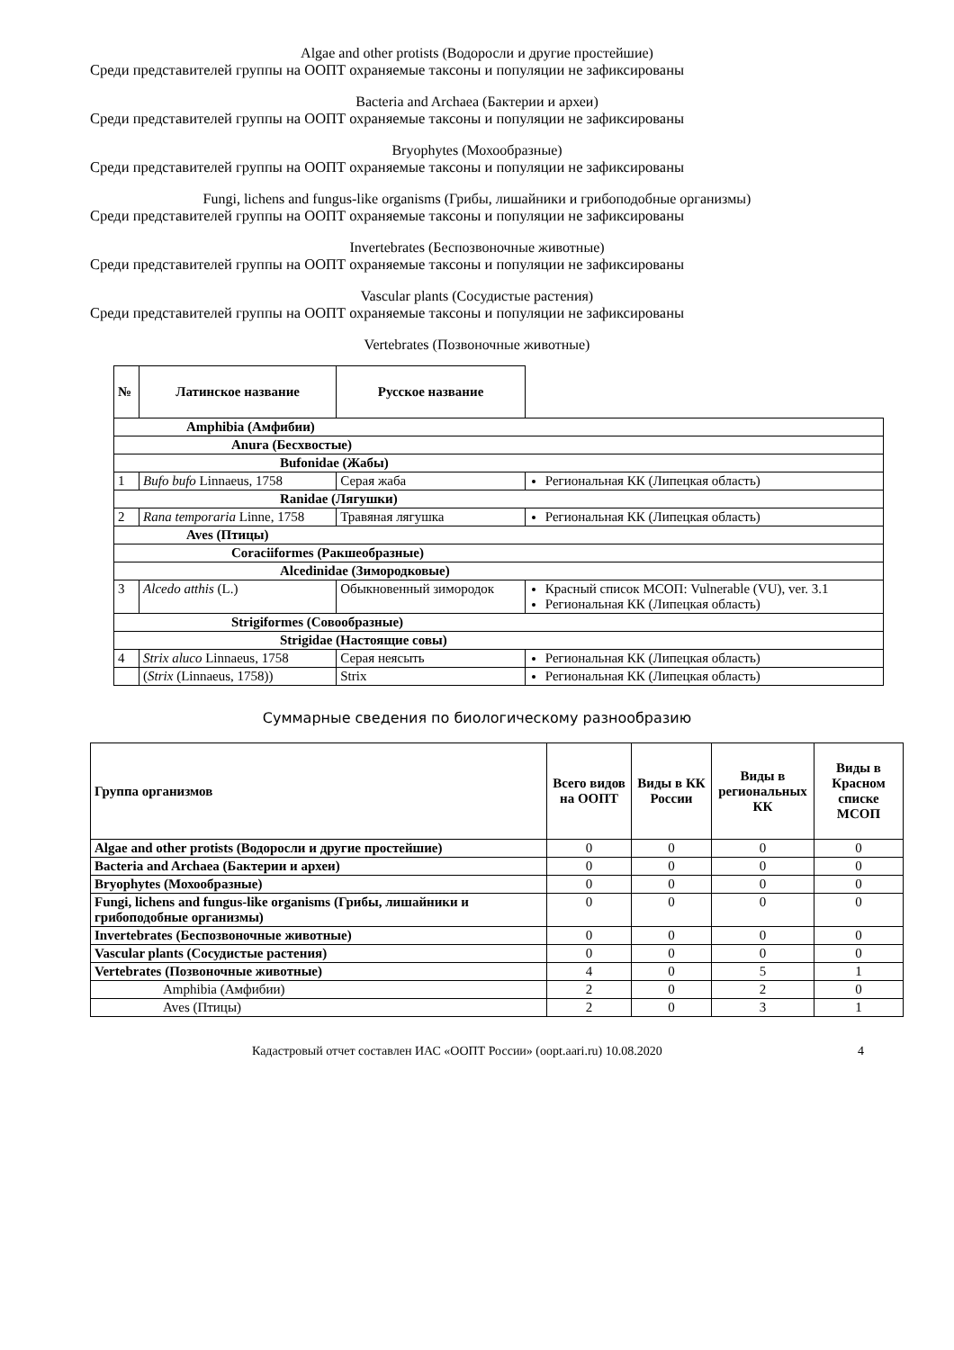Algae and other protists (Водоросли и другие простейшие)
Среди представителей группы на ООПТ охраняемые таксоны и популяции не зафиксированы
Bacteria and Archaea (Бактерии и археи)
Среди представителей группы на ООПТ охраняемые таксоны и популяции не зафиксированы
Bryophytes (Мохообразные)
Среди представителей группы на ООПТ охраняемые таксоны и популяции не зафиксированы
Fungi, lichens and fungus-like organisms (Грибы, лишайники и грибоподобные организмы)
Среди представителей группы на ООПТ охраняемые таксоны и популяции не зафиксированы
Invertebrates (Беспозвоночные животные)
Среди представителей группы на ООПТ охраняемые таксоны и популяции не зафиксированы
Vascular plants (Сосудистые растения)
Среди представителей группы на ООПТ охраняемые таксоны и популяции не зафиксированы
Vertebrates (Позвоночные животные)
| № | Латинское название | Русское название | |
| --- | --- | --- | --- |
| Amphibia (Амфибии) | | | |
| Anura (Бесхвостые) | | | |
| Bufonidae (Жабы) | | | |
| 1 | Bufo bufo Linnaeus, 1758 | Серая жаба | Региональная КК (Липецкая область) |
| Ranidae (Лягушки) | | | |
| 2 | Rana temporaria Linne, 1758 | Травяная лягушка | Региональная КК (Липецкая область) |
| Aves (Птицы) | | | |
| Coraciiformes (Ракшеобразные) | | | |
| Alcedinidae (Зимородковые) | | | |
| 3 | Alcedo atthis (L.) | Обыкновенный зимородок | Красный список МСОП: Vulnerable (VU), ver. 3.1 Региональная КК (Липецкая область) |
| Strigiformes (Совообразные) | | | |
| Strigidae (Настоящие совы) | | | |
| 4 | Strix aluco Linnaeus, 1758 | Серая неясыть | Региональная КК (Липецкая область) |
| | ( Strix (Linnaeus, 1758)) | Strix | Региональная КК (Липецкая область) |
Суммарные сведения по биологическому разнообразию
| Группа организмов | Всего видов на ООПТ | Виды в КК России | Виды в региональных КК | Виды в Красном списке МСОП |
| --- | --- | --- | --- | --- |
| Algae and other protists (Водоросли и другие простейшие) | 0 | 0 | 0 | 0 |
| Bacteria and Archaea (Бактерии и археи) | 0 | 0 | 0 | 0 |
| Bryophytes (Мохообразные) | 0 | 0 | 0 | 0 |
| Fungi, lichens and fungus-like organisms (Грибы, лишайники и грибоподобные организмы) | 0 | 0 | 0 | 0 |
| Invertebrates (Беспозвоночные животные) | 0 | 0 | 0 | 0 |
| Vascular plants (Сосудистые растения) | 0 | 0 | 0 | 0 |
| Vertebrates (Позвоночные животные) | 4 | 0 | 5 | 1 |
| Amphibia (Амфибии) | 2 | 0 | 2 | 0 |
| Aves (Птицы) | 2 | 0 | 3 | 1 |
Кадастровый отчет составлен ИАС «ООПТ России» (oopt.aari.ru) 10.08.2020 4